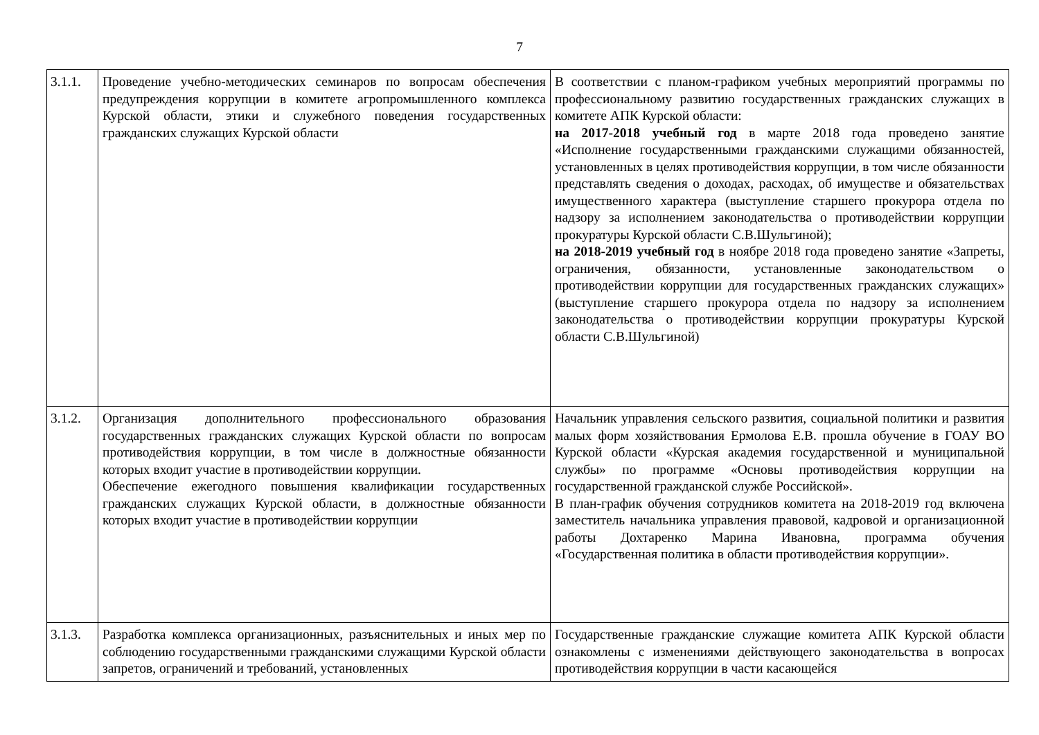7
| 3.1.1. | Проведение учебно-методических семинаров по вопросам обеспечения предупреждения коррупции в комитете агропромышленного комплекса Курской области, этики и служебного поведения государственных гражданских служащих Курской области | В соответствии с планом-графиком учебных мероприятий программы по профессиональному развитию государственных гражданских служащих в комитете АПК Курской области: на 2017-2018 учебный год в марте 2018 года проведено занятие «Исполнение государственными гражданскими служащими обязанностей, установленных в целях противодействия коррупции, в том числе обязанности представлять сведения о доходах, расходах, об имуществе и обязательствах имущественного характера (выступление старшего прокурора отдела по надзору за исполнением законодательства о противодействии коррупции прокуратуры Курской области С.В.Шульгиной); на 2018-2019 учебный год в ноябре 2018 года проведено занятие «Запреты, ограничения, обязанности, установленные законодательством о противодействии коррупции для государственных гражданских служащих» (выступление старшего прокурора отдела по надзору за исполнением законодательства о противодействии коррупции прокуратуры Курской области С.В.Шульгиной) |
| 3.1.2. | Организация дополнительного профессионального образования государственных гражданских служащих Курской области по вопросам противодействия коррупции, в том числе в должностные обязанности которых входит участие в противодействии коррупции. Обеспечение ежегодного повышения квалификации государственных гражданских служащих Курской области, в должностные обязанности которых входит участие в противодействии коррупции | Начальник управления сельского развития, социальной политики и развития малых форм хозяйствования Ермолова Е.В. прошла обучение в ГОАУ ВО Курской области «Курская академия государственной и муниципальной службы» по программе «Основы противодействия коррупции на государственной гражданской службе Российской». В план-график обучения сотрудников комитета на 2018-2019 год включена заместитель начальника управления правовой, кадровой и организационной работы Дохтаренко Марина Ивановна, программа обучения «Государственная политика в области противодействия коррупции». |
| 3.1.3. | Разработка комплекса организационных, разъяснительных и иных мер по соблюдению государственными гражданскими служащими Курской области запретов, ограничений и требований, установленных | Государственные гражданские служащие комитета АПК Курской области ознакомлены с изменениями действующего законодательства в вопросах противодействия коррупции в части касающейся |